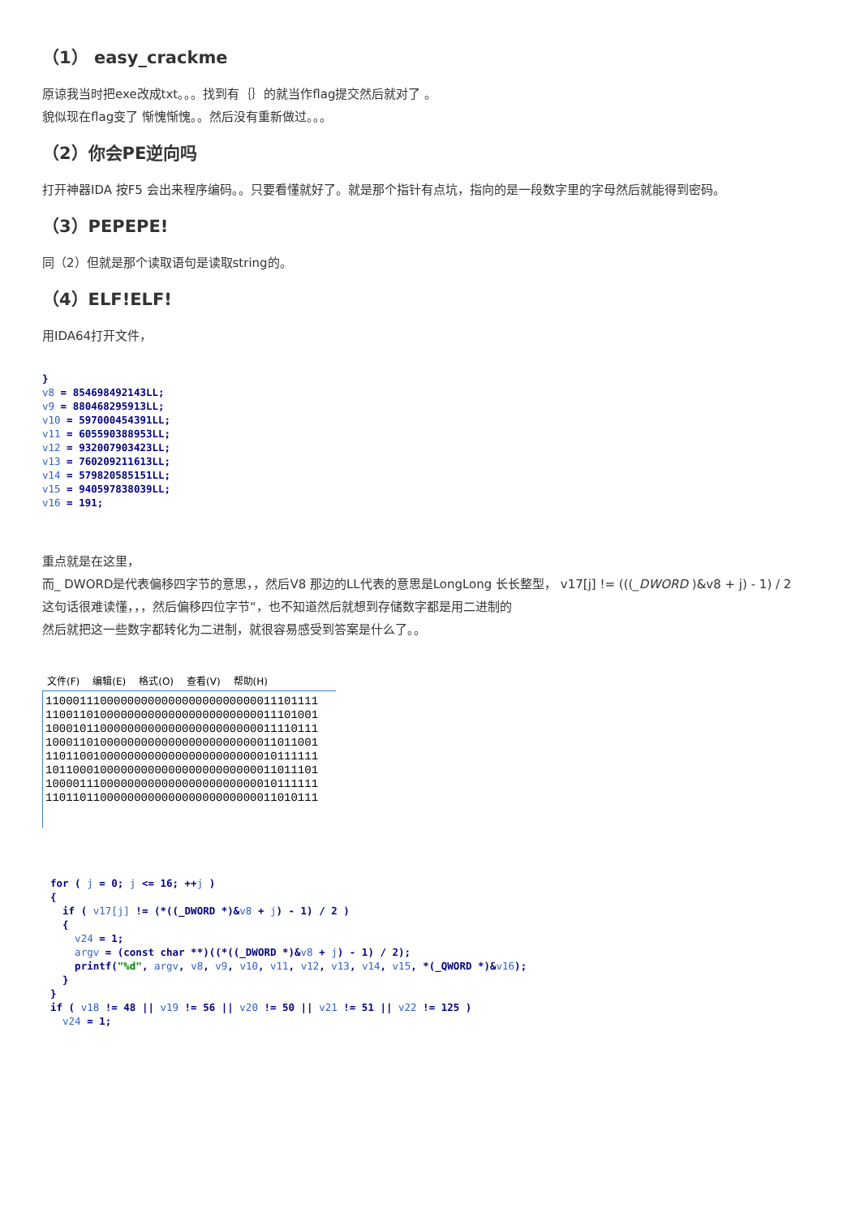（1） easy_crackme
原谅我当时把exe改成txt。。。找到有｛｝的就当作flag提交然后就对了 。
貌似现在flag变了 惭愧惭愧。。然后没有重新做过。。。
（2）你会PE逆向吗
打开神器IDA 按F5 会出来程序编码。。只要看懂就好了。就是那个指针有点坑，指向的是一段数字里的字母然后就能得到密码。
（3）PEPEPE!
同（2）但就是那个读取语句是读取string的。
（4）ELF!ELF!
用IDA64打开文件，
}
v8 = 854698492143LL;
v9 = 880468295913LL;
v10 = 597000454391LL;
v11 = 605590388953LL;
v12 = 932007903423LL;
v13 = 760209211613LL;
v14 = 579820585151LL;
v15 = 940597838039LL;
v16 = 191;
重点就是在这里，
而_ DWORD是代表偏移四字节的意思，，然后V8 那边的LL代表的意思是LongLong 长长整型， v17[j] != (((_DWORD )&v8 + j) - 1) / 2
这句话很难读懂，，，然后偏移四位字节“，也不知道然后就想到存储数字都是用二进制的
然后就把这一些数字都转化为二进制，就很容易感受到答案是什么了。。
文件(F) 编辑(E) 格式(O) 查看(V) 帮助(H)
1100011100000000000000000000000011101111
1100110100000000000000000000000011101001
1000101100000000000000000000000011110111
1000110100000000000000000000000011011001
1101100100000000000000000000000010111111
1011000100000000000000000000000011011101
1000011100000000000000000000000010111111
1101101100000000000000000000000011010111
for ( j = 0; j <= 16; ++j )
{
  if ( v17[j] != (*((_DWORD *)&v8 + j) - 1) / 2 )
  {
    v24 = 1;
    argv = (const char **)((*((_DWORD *)&v8 + j) - 1) / 2);
    printf("%d", argv, v8, v9, v10, v11, v12, v13, v14, v15, *(_QWORD *)&v16);
  }
}
if ( v18 != 48 || v19 != 56 || v20 != 50 || v21 != 51 || v22 != 125 )
  v24 = 1;